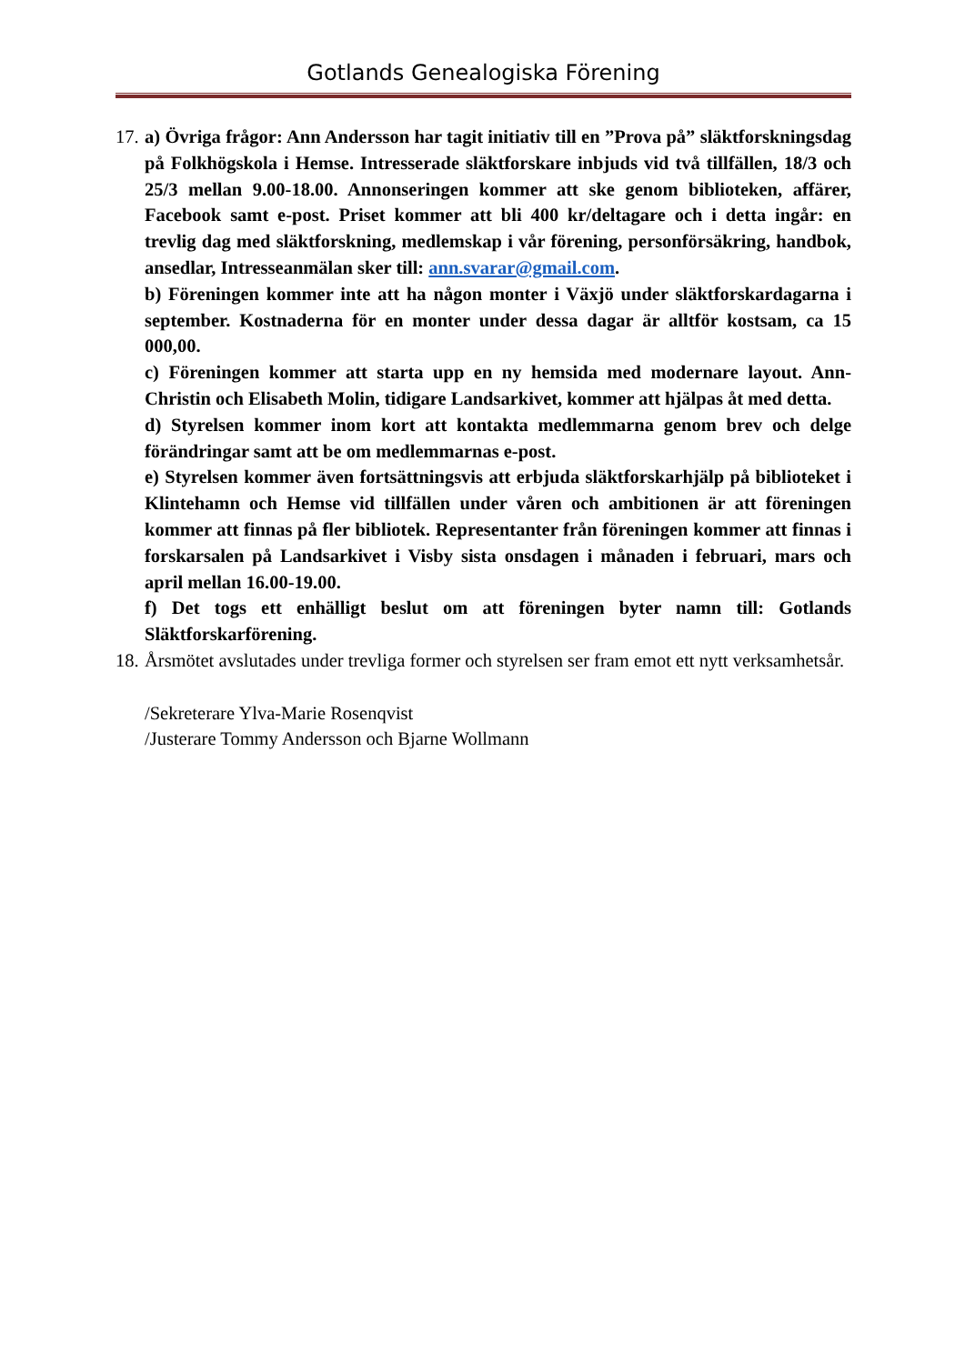Gotlands Genealogiska Förening
17.
a) Övriga frågor: Ann Andersson har tagit initiativ till en ”Prova på” släktforskningsdag på Folkhögskola i Hemse. Intresserade släktforskare inbjuds vid två tillfällen, 18/3 och 25/3 mellan 9.00-18.00. Annonseringen kommer att ske genom biblioteken, affärer, Facebook samt e-post. Priset kommer att bli 400 kr/deltagare och i detta ingår: en trevlig dag med släktforskning, medlemskap i vår förening, personförsäkring, handbok, ansedlar, Intresseanmälan sker till: ann.svarar@gmail.com.
b) Föreningen kommer inte att ha någon monter i Växjö under släktforskardagarna i september. Kostnaderna för en monter under dessa dagar är alltför kostsam, ca 15 000,00.
c) Föreningen kommer att starta upp en ny hemsida med modernare layout. Ann-Christin och Elisabeth Molin, tidigare Landsarkivet, kommer att hjälpas åt med detta.
d) Styrelsen kommer inom kort att kontakta medlemmarna genom brev och delge förändringar samt att be om medlemmarnas e-post.
e) Styrelsen kommer även fortsättningsvis att erbjuda släktforskarhjälp på biblioteket i Klintehamn och Hemse vid tillfällen under våren och ambitionen är att föreningen kommer att finnas på fler bibliotek. Representanter från föreningen kommer att finnas i forskarsalen på Landsarkivet i Visby sista onsdagen i månaden i februari, mars och april mellan 16.00-19.00.
f) Det togs ett enhälligt beslut om att föreningen byter namn till: Gotlands Släktforskarförening.
18.
Årsmötet avslutades under trevliga former och styrelsen ser fram emot ett nytt verksamhetsår.
/Sekreterare Ylva-Marie Rosenqvist
/Justerare Tommy Andersson och Bjarne Wollmann